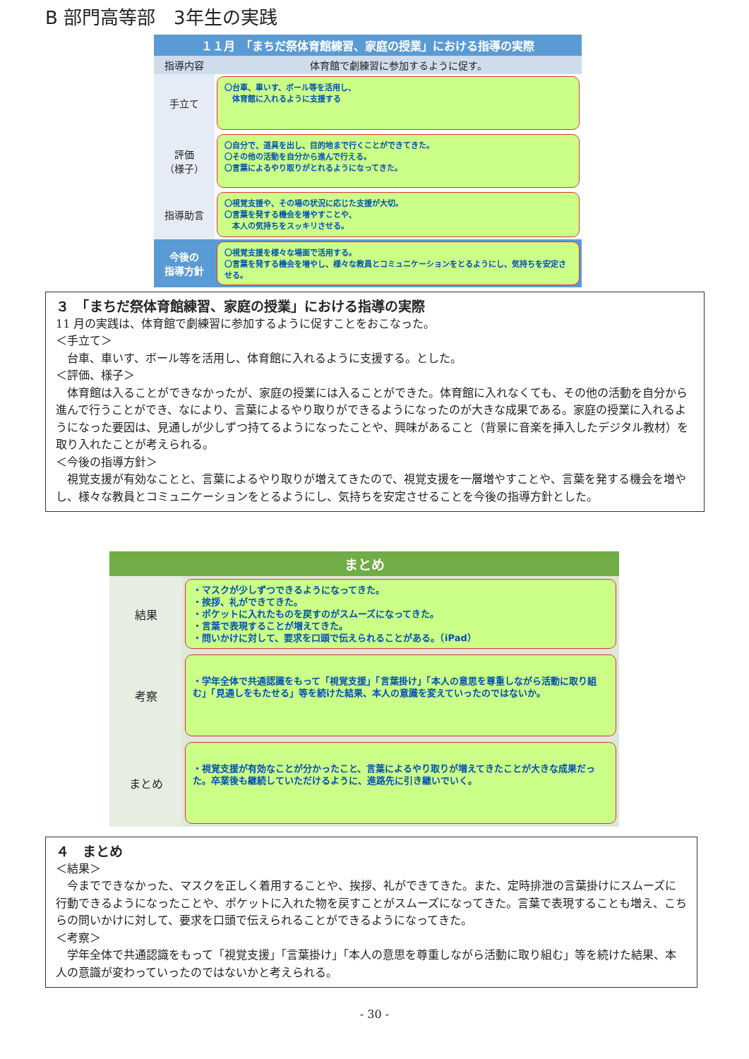B 部門高等部　3年生の実践
| １１月 「まちだ祭体育館練習、家庭の授業」における指導の実際 | |
| 指導内容 | 体育館で劇練習に参加するように促す。 |
| 手立て | 〇台車、車いす、ボール等を活用し、 体育館に入れるように支援する |
| 評価 （様子） | 〇自分で、道具を出し、目的地まで行くことができてきた。 〇その他の活動を自分から進んで行える。 〇言葉によるやり取りがとれるようになってきた。 |
| 指導助言 | 〇視覚支援や、その場の状況に応じた支援が大切。 〇言葉を発する機会を増やすことや、 本人の気持ちをスッキリさせる。 |
| 今後の 指導方針 | 〇視覚支援を様々な場面で活用する。 〇言葉を発する機会を増やし、様々な教員とコミュニケーションをとるようにし、気持ちを安定させる。 |
３　「まちだ祭体育館練習、家庭の授業」における指導の実際
11 月の実践は、体育館で劇練習に参加するように促すことをおこなった。
＜手立て＞
　台車、車いす、ボール等を活用し、体育館に入れるように支援する。とした。
＜評価、様子＞
　体育館は入ることができなかったが、家庭の授業には入ることができた。体育館に入れなくても、その他の活動を自分から進んで行うことができ、なにより、言葉によるやり取りができるようになったのが大きな成果である。家庭の授業に入れるようになった要因は、見通しが少しずつ持てるようになったことや、興味があること（背景に音楽を挿入したデジタル教材）を取り入れたことが考えられる。
＜今後の指導方針＞
　視覚支援が有効なことと、言葉によるやり取りが増えてきたので、視覚支援を一層増やすことや、言葉を発する機会を増やし、様々な教員とコミュニケーションをとるようにし、気持ちを安定させることを今後の指導方針とした。
| まとめ | |
| --- | --- |
| 結果 | ・マスクが少しずつできるようになってきた。 ・挨拶、礼ができてきた。 ・ポケットに入れたものを戻すのがスムーズになってきた。 ・言葉で表現することが増えてきた。 ・問いかけに対して、要求を口頭で伝えられることがある。（iPad） |
| 考察 | ・学年全体で共通認識をもって「視覚支援」「言葉掛け」「本人の意思を尊重しながら活動に取り組む」「見通しをもたせる」等を続けた結果、本人の意識を変えていったのではないか。 |
| まとめ | ・視覚支援が有効なことが分かったこと、言葉によるやり取りが増えてきたことが大きな成果だった。卒業後も継続していただけるように、進路先に引き継いでいく。 |
４　まとめ
＜結果＞
　今までできなかった、マスクを正しく着用することや、挨拶、礼ができてきた。また、定時排泄の言葉掛けにスムーズに行動できるようになったことや、ポケットに入れた物を戻すことがスムーズになってきた。言葉で表現することも増え、こちらの問いかけに対して、要求を口頭で伝えられることができるようになってきた。
＜考察＞
　学年全体で共通認識をもって「視覚支援」「言葉掛け」「本人の意思を尊重しながら活動に取り組む」等を続けた結果、本人の意識が変わっていったのではないかと考えられる。
- 30 -